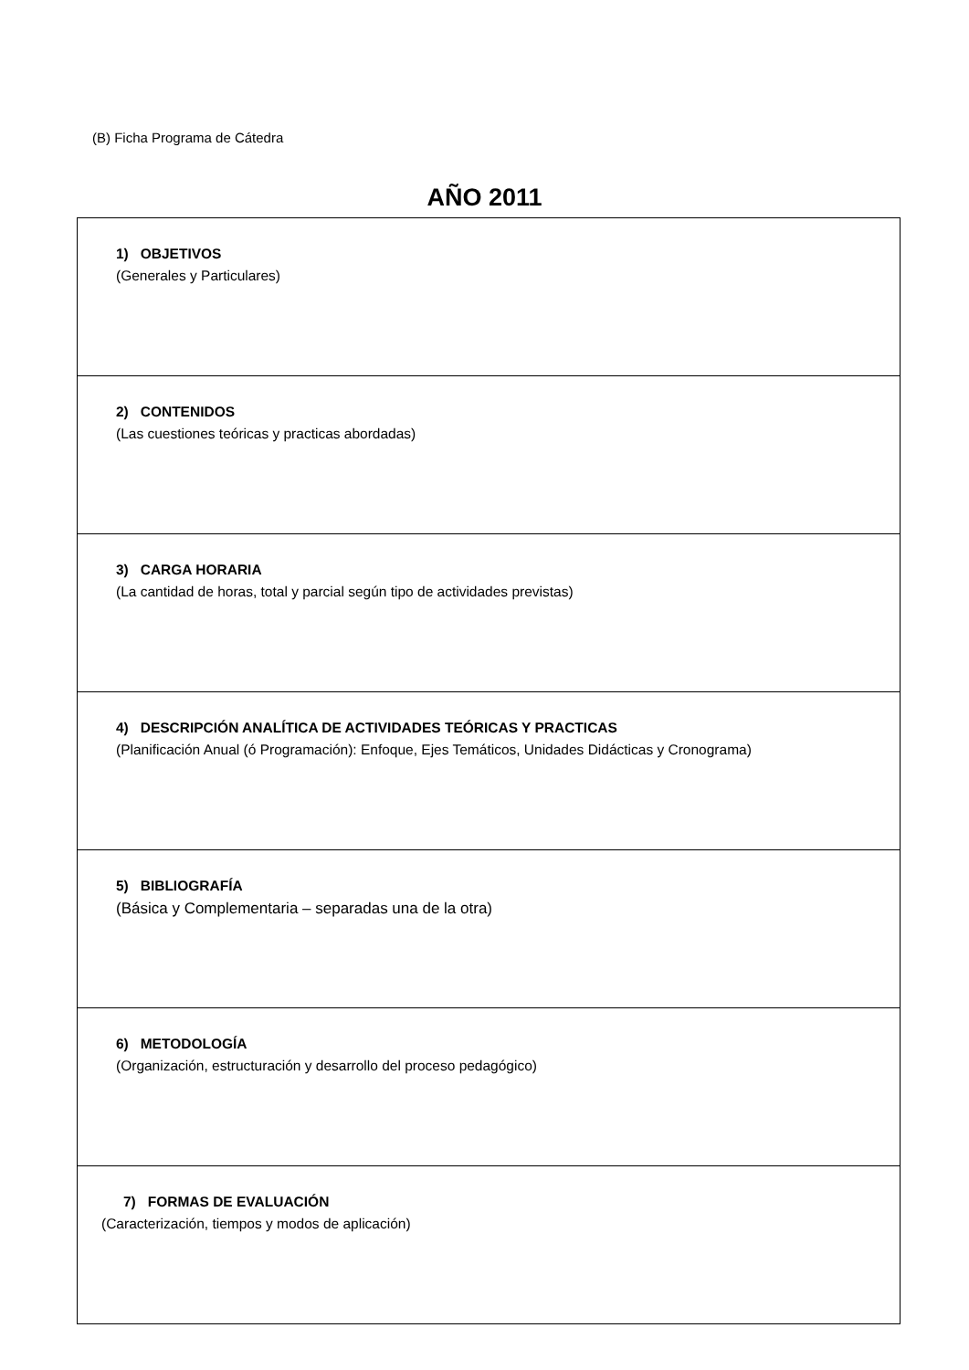(B) Ficha Programa de Cátedra
AÑO 2011
| 1) OBJETIVOS (Generales y Particulares) |
| 2) CONTENIDOS (Las cuestiones teóricas y practicas abordadas) |
| 3) CARGA HORARIA (La cantidad de horas, total y parcial según tipo de actividades previstas) |
| 4) DESCRIPCIÓN ANALÍTICA DE ACTIVIDADES TEÓRICAS Y PRACTICAS (Planificación Anual (ó Programación): Enfoque, Ejes Temáticos, Unidades Didácticas y Cronograma) |
| 5) BIBLIOGRAFÍA (Básica y Complementaria – separadas una de la otra) |
| 6) METODOLOGÍA (Organización, estructuración y desarrollo del proceso pedagógico) |
| 7) FORMAS DE EVALUACIÓN (Caracterización, tiempos y modos de aplicación) |